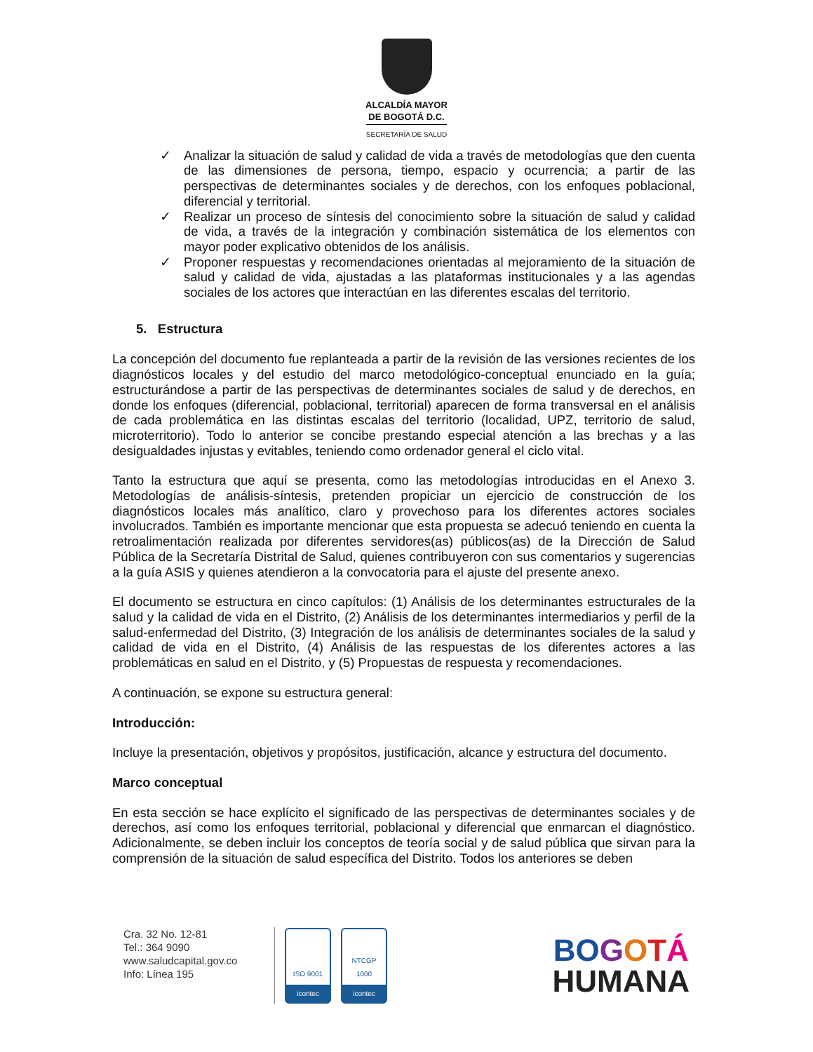ALCALDÍA MAYOR
DE BOGOTÁ D.C.
SECRETARÍA DE SALUD
✓ Analizar la situación de salud y calidad de vida a través de metodologías que den cuenta de las dimensiones de persona, tiempo, espacio y ocurrencia; a partir de las perspectivas de determinantes sociales y de derechos, con los enfoques poblacional, diferencial y territorial.
✓ Realizar un proceso de síntesis del conocimiento sobre la situación de salud y calidad de vida, a través de la integración y combinación sistemática de los elementos con mayor poder explicativo obtenidos de los análisis.
✓ Proponer respuestas y recomendaciones orientadas al mejoramiento de la situación de salud y calidad de vida, ajustadas a las plataformas institucionales y a las agendas sociales de los actores que interactúan en las diferentes escalas del territorio.
5. Estructura
La concepción del documento fue replanteada a partir de la revisión de las versiones recientes de los diagnósticos locales y del estudio del marco metodológico-conceptual enunciado en la guía; estructurándose a partir de las perspectivas de determinantes sociales de salud y de derechos, en donde los enfoques (diferencial, poblacional, territorial) aparecen de forma transversal en el análisis de cada problemática en las distintas escalas del territorio (localidad, UPZ, territorio de salud, microterritorio). Todo lo anterior se concibe prestando especial atención a las brechas y a las desigualdades injustas y evitables, teniendo como ordenador general el ciclo vital.
Tanto la estructura que aquí se presenta, como las metodologías introducidas en el Anexo 3. Metodologías de análisis-síntesis, pretenden propiciar un ejercicio de construcción de los diagnósticos locales más analítico, claro y provechoso para los diferentes actores sociales involucrados. También es importante mencionar que esta propuesta se adecuó teniendo en cuenta la retroalimentación realizada por diferentes servidores(as) públicos(as) de la Dirección de Salud Pública de la Secretaría Distrital de Salud, quienes contribuyeron con sus comentarios y sugerencias a la guía ASIS y quienes atendieron a la convocatoria para el ajuste del presente anexo.
El documento se estructura en cinco capítulos: (1) Análisis de los determinantes estructurales de la salud y la calidad de vida en el Distrito, (2) Análisis de los determinantes intermediarios y perfil de la salud-enfermedad del Distrito, (3) Integración de los análisis de determinantes sociales de la salud y calidad de vida en el Distrito, (4) Análisis de las respuestas de los diferentes actores a las problemáticas en salud en el Distrito, y (5) Propuestas de respuesta y recomendaciones.
A continuación, se expone su estructura general:
Introducción:
Incluye la presentación, objetivos y propósitos, justificación, alcance y estructura del documento.
Marco conceptual
En esta sección se hace explícito el significado de las perspectivas de determinantes sociales y de derechos, así como los enfoques territorial, poblacional y diferencial que enmarcan el diagnóstico. Adicionalmente, se deben incluir los conceptos de teoría social y de salud pública que sirvan para la comprensión de la situación de salud específica del Distrito. Todos los anteriores se deben
Cra. 32 No. 12-81
Tel.: 364 9090
www.saludcapital.gov.co
Info: Línea 195
ISO 9001
icontec
NTCGP
1000
icontec
BO GOTÁ
HUMANA